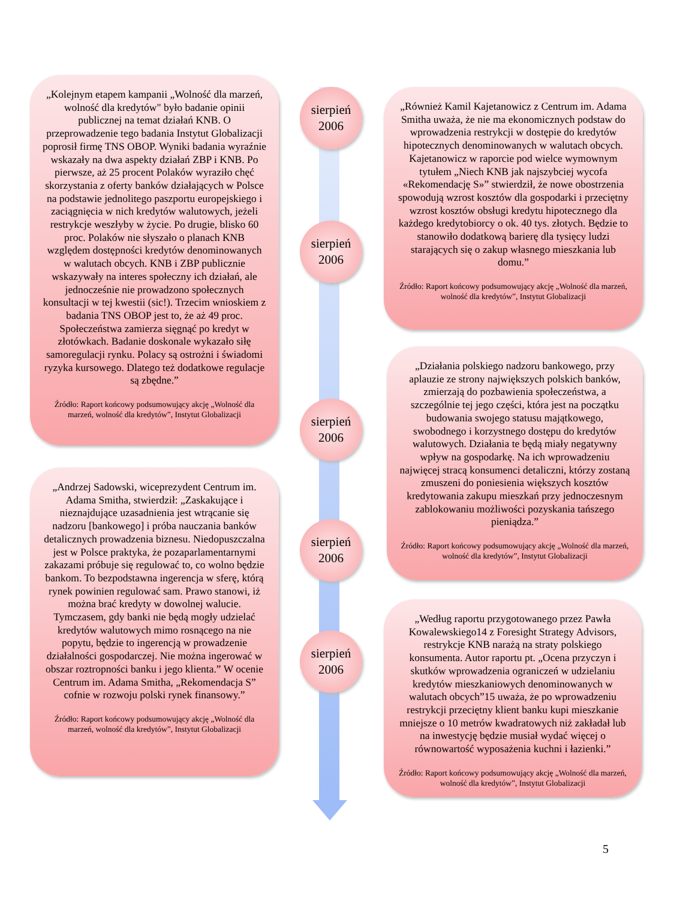„Kolejnym etapem kampanii „Wolność dla marzeń, wolność dla kredytów" było badanie opinii publicznej na temat działań KNB. O przeprowadzenie tego badania Instytut Globalizacji poprosił firmę TNS OBOP. Wyniki badania wyraźnie wskazały na dwa aspekty działań ZBP i KNB. Po pierwsze, aż 25 procent Polaków wyraziło chęć skorzystania z oferty banków działających w Polsce na podstawie jednolitego paszportu europejskiego i zaciągnięcia w nich kredytów walutowych, jeżeli restrykcje weszłyby w życie. Po drugie, blisko 60 proc. Polaków nie słyszało o planach KNB względem dostępności kredytów denominowanych w walutach obcych. KNB i ZBP publicznie wskazywały na interes społeczny ich działań, ale jednocześnie nie prowadzono społecznych konsultacji w tej kwestii (sic!). Trzecim wnioskiem z badania TNS OBOP jest to, że aż 49 proc. Społeczeństwa zamierza sięgnąć po kredyt w złotówkach. Badanie doskonale wykazało siłę samoregulacji rynku. Polacy są ostrożni i świadomi ryzyka kursowego. Dlatego też dodatkowe regulacje są zbędne.”
Źródło: Raport końcowy podsumowujący akcję „Wolność dla marzeń, wolność dla kredytów”, Instytut Globalizacji
„Również Kamil Kajetanowicz z Centrum im. Adama Smitha uważa, że nie ma ekonomicznych podstaw do wprowadzenia restrykcji w dostępie do kredytów hipotecznych denominowanych w walutach obcych. Kajetanowicz w raporcie pod wielce wymownym tytułem „Niech KNB jak najszybciej wycofa «Rekomendację S»” stwierdził, że nowe obostrzenia spowodują wzrost kosztów dla gospodarki i przeciętny wzrost kosztów obsługi kredytu hipotecznego dla każdego kredytobiorcy o ok. 40 tys. złotych. Będzie to stanowiło dodatkową barierę dla tysięcy ludzi starających się o zakup własnego mieszkania lub domu.”
Źródło: Raport końcowy podsumowujący akcję „Wolność dla marzeń, wolność dla kredytów”, Instytut Globalizacji
„Działania polskiego nadzoru bankowego, przy aplauzie ze strony największych polskich banków, zmierzają do pozbawienia społeczeństwa, a szczególnie tej jego części, która jest na początku budowania swojego statusu majątkowego, swobodnego i korzystnego dostępu do kredytów walutowych. Działania te będą miały negatywny wpływ na gospodarkę. Na ich wprowadzeniu najwięcej stracą konsumenci detaliczni, którzy zostaną zmuszeni do poniesienia większych kosztów kredytowania zakupu mieszkań przy jednoczesnym zablokowaniu możliwości pozyskania tańszego pieniądza.”
Źródło: Raport końcowy podsumowujący akcję „Wolność dla marzeń, wolność dla kredytów”, Instytut Globalizacji
„Andrzej Sadowski, wiceprezydent Centrum im. Adama Smitha, stwierdził: „Zaskakujące i nieznajdujące uzasadnienia jest wtrącanie się nadzoru [bankowego] i próba nauczania banków detalicznych prowadzenia biznesu. Niedopuszczalna jest w Polsce praktyka, że pozaparlamentarnymi zakazami próbuje się regulować to, co wolno będzie bankom. To bezpodstawna ingerencja w sferę, którą rynek powinien regulować sam. Prawo stanowi, iż można brać kredyty w dowolnej walucie. Tymczasem, gdy banki nie będą mogły udzielać kredytów walutowych mimo rosnącego na nie popytu, będzie to ingerencją w prowadzenie działalności gospodarczej. Nie można ingerować w obszar roztropności banku i jego klienta.” W ocenie Centrum im. Adama Smitha, „Rekomendacja S” cofnie w rozwoju polski rynek finansowy.”
Źródło: Raport końcowy podsumowujący akcję „Wolność dla marzeń, wolność dla kredytów”, Instytut Globalizacji
„Według raportu przygotowanego przez Pawła Kowalewskiego14 z Foresight Strategy Advisors, restrykcje KNB narażą na straty polskiego konsumenta. Autor raportu pt. „Ocena przyczyn i skutków wprowadzenia ograniczeń w udzielaniu kredytów mieszkaniowych denominowanych w walutach obcych”15 uważa, że po wprowadzeniu restrykcji przeciętny klient banku kupi mieszkanie mniejsze o 10 metrów kwadratowych niż zakładał lub na inwestycję będzie musiał wydać więcej o równowartość wyposażenia kuchni i łazienki.”
Źródło: Raport końcowy podsumowujący akcję „Wolność dla marzeń, wolność dla kredytów”, Instytut Globalizacji
sierpień
2006
sierpień
2006
sierpień
2006
sierpień
2006
sierpień
2006
5